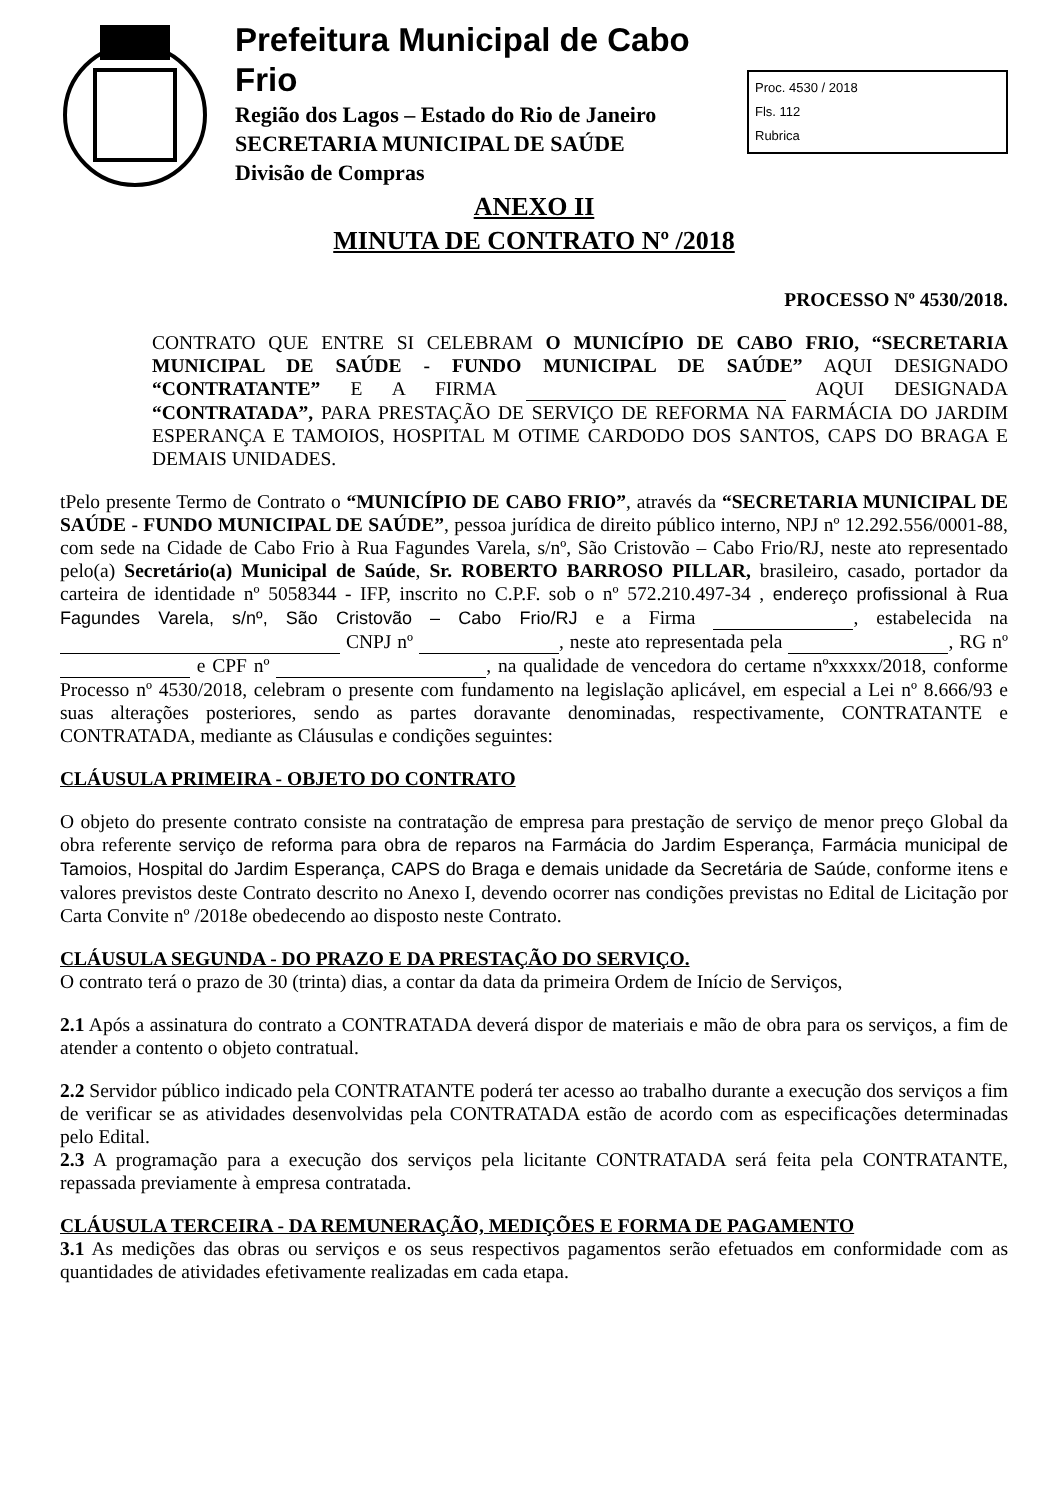Prefeitura Municipal de Cabo Frio
Região dos Lagos – Estado do Rio de Janeiro
SECRETARIA MUNICIPAL DE SAÚDE
Divisão de Compras
Proc. 4530 / 2018
Fls. 112
Rubrica
ANEXO II
MINUTA DE CONTRATO Nº /2018
PROCESSO Nº 4530/2018.
CONTRATO QUE ENTRE SI CELEBRAM O MUNICÍPIO DE CABO FRIO, “SECRETARIA MUNICIPAL DE SAÚDE - FUNDO MUNICIPAL DE SAÚDE” AQUI DESIGNADO “CONTRATANTE” E A FIRMA AQUI DESIGNADA “CONTRATADA”, PARA PRESTAÇÃO DE SERVIÇO DE REFORMA NA FARMÁCIA DO JARDIM ESPERANÇA E TAMOIOS, HOSPITAL M OTIME CARDODO DOS SANTOS, CAPS DO BRAGA E DEMAIS UNIDADES.
tPelo presente Termo de Contrato o “MUNICÍPIO DE CABO FRIO”, através da “SECRETARIA MUNICIPAL DE SAÚDE - FUNDO MUNICIPAL DE SAÚDE”, pessoa jurídica de direito público interno, NPJ nº 12.292.556/0001-88, com sede na Cidade de Cabo Frio à Rua Fagundes Varela, s/nº, São Cristovão – Cabo Frio/RJ, neste ato representado pelo(a) Secretário(a) Municipal de Saúde, Sr. ROBERTO BARROSO PILLAR, brasileiro, casado, portador da carteira de identidade nº 5058344 - IFP, inscrito no C.P.F. sob o nº 572.210.497-34 , endereço profissional à Rua Fagundes Varela, s/nº, São Cristovão – Cabo Frio/RJ e a Firma , estabelecida na CNPJ nº , neste ato representada pela , RG nº e CPF nº , na qualidade de vencedora do certame nºxxxxx/2018, conforme Processo nº 4530/2018, celebram o presente com fundamento na legislação aplicável, em especial a Lei nº 8.666/93 e suas alterações posteriores, sendo as partes doravante denominadas, respectivamente, CONTRATANTE e CONTRATADA, mediante as Cláusulas e condições seguintes:
CLÁUSULA PRIMEIRA - OBJETO DO CONTRATO
O objeto do presente contrato consiste na contratação de empresa para prestação de serviço de menor preço Global da obra referente serviço de reforma para obra de reparos na Farmácia do Jardim Esperança, Farmácia municipal de Tamoios, Hospital do Jardim Esperança, CAPS do Braga e demais unidade da Secretária de Saúde, conforme itens e valores previstos deste Contrato descrito no Anexo I, devendo ocorrer nas condições previstas no Edital de Licitação por Carta Convite nº /2018e obedecendo ao disposto neste Contrato.
CLÁUSULA SEGUNDA - DO PRAZO E DA PRESTAÇÃO DO SERVIÇO.
O contrato terá o prazo de 30 (trinta) dias, a contar da data da primeira Ordem de Início de Serviços,
2.1 Após a assinatura do contrato a CONTRATADA deverá dispor de materiais e mão de obra para os serviços, a fim de atender a contento o objeto contratual.
2.2 Servidor público indicado pela CONTRATANTE poderá ter acesso ao trabalho durante a execução dos serviços a fim de verificar se as atividades desenvolvidas pela CONTRATADA estão de acordo com as especificações determinadas pelo Edital.
2.3 A programação para a execução dos serviços pela licitante CONTRATADA será feita pela CONTRATANTE, repassada previamente à empresa contratada.
CLÁUSULA TERCEIRA - DA REMUNERAÇÃO, MEDIÇÕES E FORMA DE PAGAMENTO
3.1 As medições das obras ou serviços e os seus respectivos pagamentos serão efetuados em conformidade com as quantidades de atividades efetivamente realizadas em cada etapa.